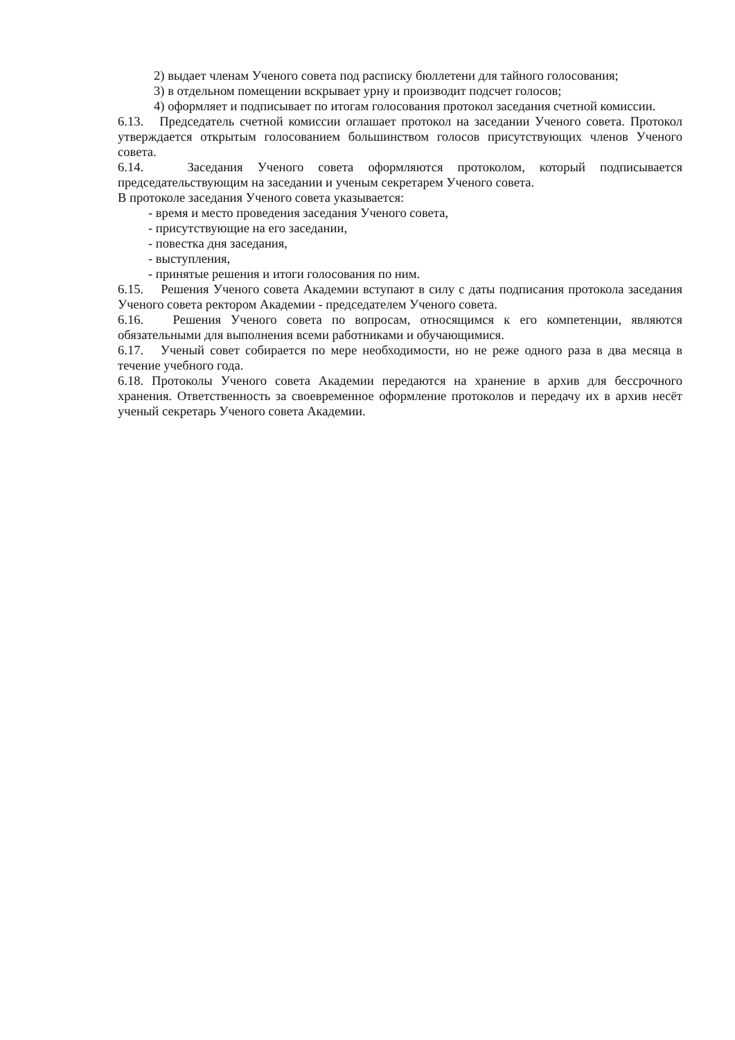2) выдает членам Ученого совета под расписку бюллетени для тайного голосования;
3) в отдельном помещении вскрывает урну и производит подсчет голосов;
4) оформляет и подписывает по итогам голосования протокол заседания счетной комиссии.
6.13. Председатель счетной комиссии оглашает протокол на заседании Ученого совета. Протокол утверждается открытым голосованием большинством голосов присутствующих членов Ученого совета.
6.14. Заседания Ученого совета оформляются протоколом, который подписывается председательствующим на заседании и ученым секретарем Ученого совета.
В протоколе заседания Ученого совета указывается:
- время и место проведения заседания Ученого совета,
- присутствующие на его заседании,
- повестка дня заседания,
- выступления,
- принятые решения и итоги голосования по ним.
6.15. Решения Ученого совета Академии вступают в силу с даты подписания протокола заседания Ученого совета ректором Академии - председателем Ученого совета.
6.16. Решения Ученого совета по вопросам, относящимся к его компетенции, являются обязательными для выполнения всеми работниками и обучающимися.
6.17. Ученый совет собирается по мере необходимости, но не реже одного раза в два месяца в течение учебного года.
6.18. Протоколы Ученого совета Академии передаются на хранение в архив для бессрочного хранения. Ответственность за своевременное оформление протоколов и передачу их в архив несёт ученый секретарь Ученого совета Академии.